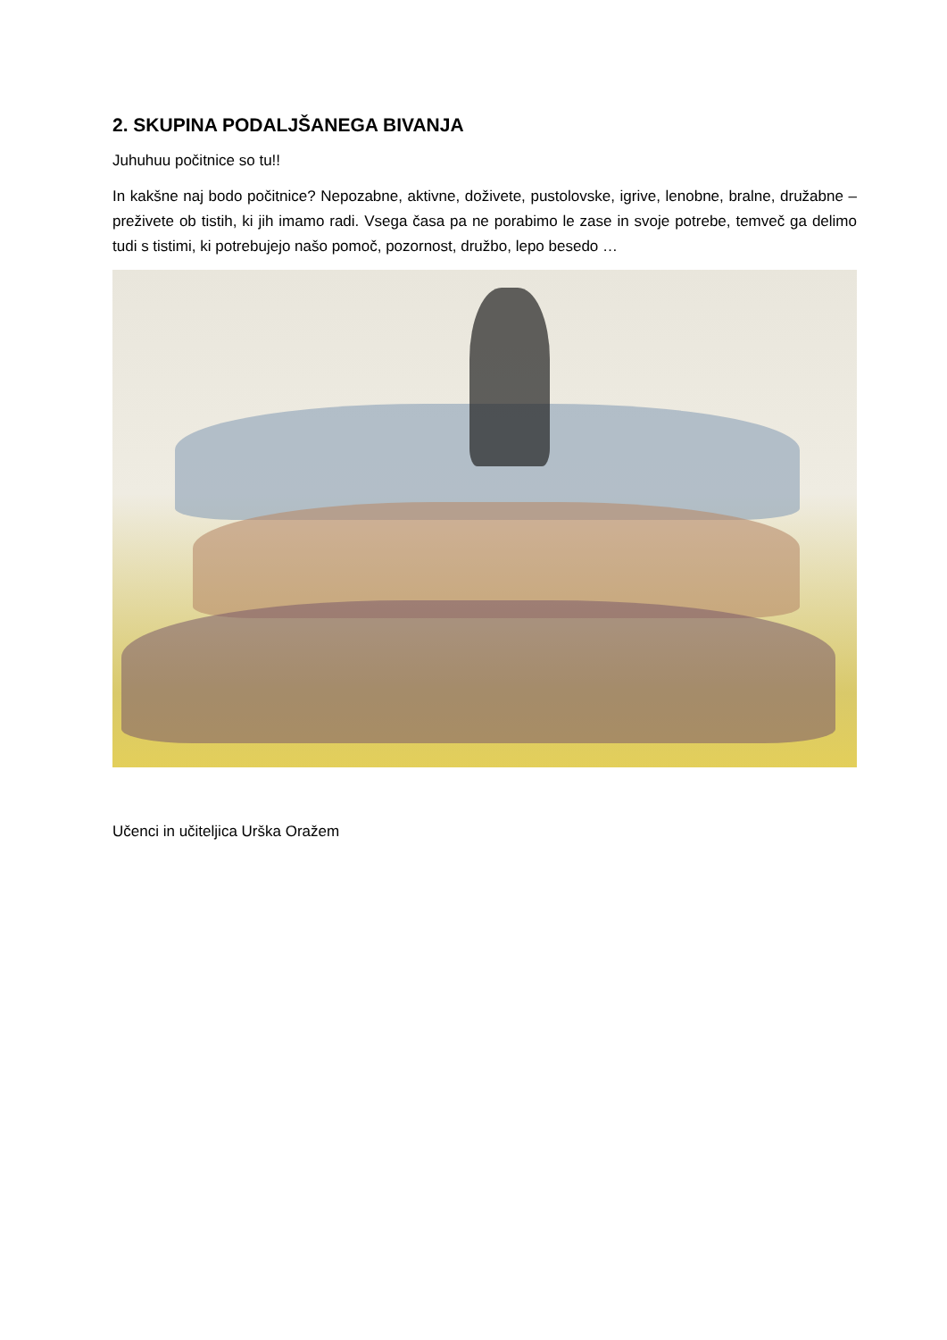2. SKUPINA PODALJŠANEGA BIVANJA
Juhuhuu počitnice so tu!!
In kakšne naj bodo počitnice? Nepozabne, aktivne, doživete, pustolovske, igrive, lenobne, bralne, družabne – preživete ob tistih, ki jih imamo radi. Vsega časa pa ne porabimo le zase in svoje potrebe, temveč ga delimo tudi s tistimi, ki potrebujejo našo pomoč, pozornost, družbo, lepo besedo …
Učenci in učiteljica Urška Oražem